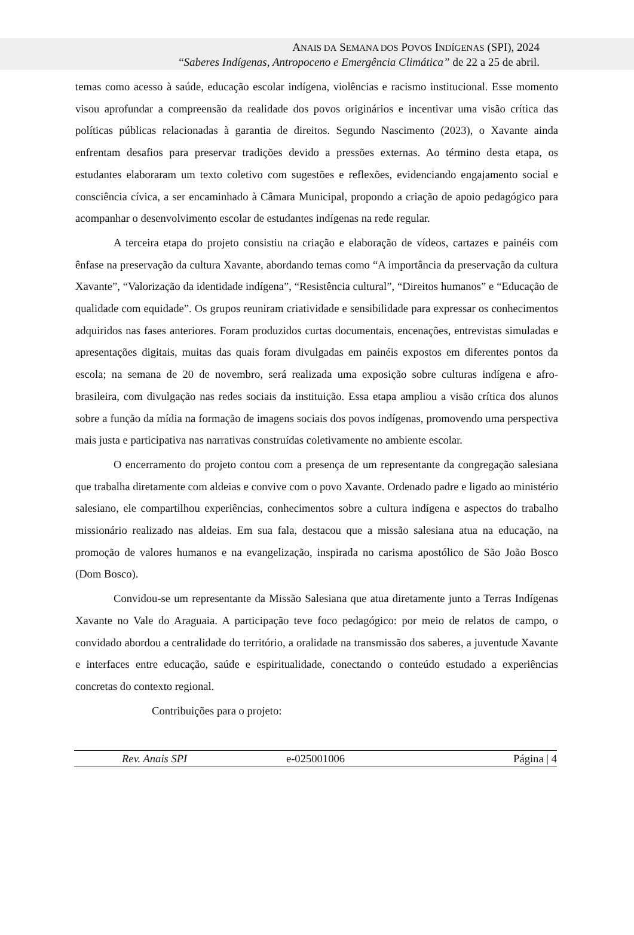ANAIS DA SEMANA DOS POVOS INDÍGENAS (SPI), 2024
“Saberes Indígenas, Antropoceno e Emergência Climática” de 22 a 25 de abril.
temas como acesso à saúde, educação escolar indígena, violências e racismo institucional. Esse momento visou aprofundar a compreensão da realidade dos povos originários e incentivar uma visão crítica das políticas públicas relacionadas à garantia de direitos. Segundo Nascimento (2023), o Xavante ainda enfrentam desafios para preservar tradições devido a pressões externas. Ao término desta etapa, os estudantes elaboraram um texto coletivo com sugestões e reflexões, evidenciando engajamento social e consciência cívica, a ser encaminhado à Câmara Municipal, propondo a criação de apoio pedagógico para acompanhar o desenvolvimento escolar de estudantes indígenas na rede regular.
A terceira etapa do projeto consistiu na criação e elaboração de vídeos, cartazes e painéis com ênfase na preservação da cultura Xavante, abordando temas como “A importância da preservação da cultura Xavante”, “Valorização da identidade indígena”, “Resistência cultural”, “Direitos humanos” e “Educação de qualidade com equidade”. Os grupos reuniram criatividade e sensibilidade para expressar os conhecimentos adquiridos nas fases anteriores. Foram produzidos curtas documentais, encenações, entrevistas simuladas e apresentações digitais, muitas das quais foram divulgadas em painéis expostos em diferentes pontos da escola; na semana de 20 de novembro, será realizada uma exposição sobre culturas indígena e afro-brasileira, com divulgação nas redes sociais da instituição. Essa etapa ampliou a visão crítica dos alunos sobre a função da mídia na formação de imagens sociais dos povos indígenas, promovendo uma perspectiva mais justa e participativa nas narrativas construídas coletivamente no ambiente escolar.
O encerramento do projeto contou com a presença de um representante da congregação salesiana que trabalha diretamente com aldeias e convive com o povo Xavante. Ordenado padre e ligado ao ministério salesiano, ele compartilhou experiências, conhecimentos sobre a cultura indígena e aspectos do trabalho missionário realizado nas aldeias. Em sua fala, destacou que a missão salesiana atua na educação, na promoção de valores humanos e na evangelização, inspirada no carisma apostólico de São João Bosco (Dom Bosco).
Convidou-se um representante da Missão Salesiana que atua diretamente junto a Terras Indígenas Xavante no Vale do Araguaia. A participação teve foco pedagógico: por meio de relatos de campo, o convidado abordou a centralidade do território, a oralidade na transmissão dos saberes, a juventude Xavante e interfaces entre educação, saúde e espiritualidade, conectando o conteúdo estudado a experiências concretas do contexto regional.
Contribuições para o projeto:
Rev. Anais SPI e-025001006 Página | 4